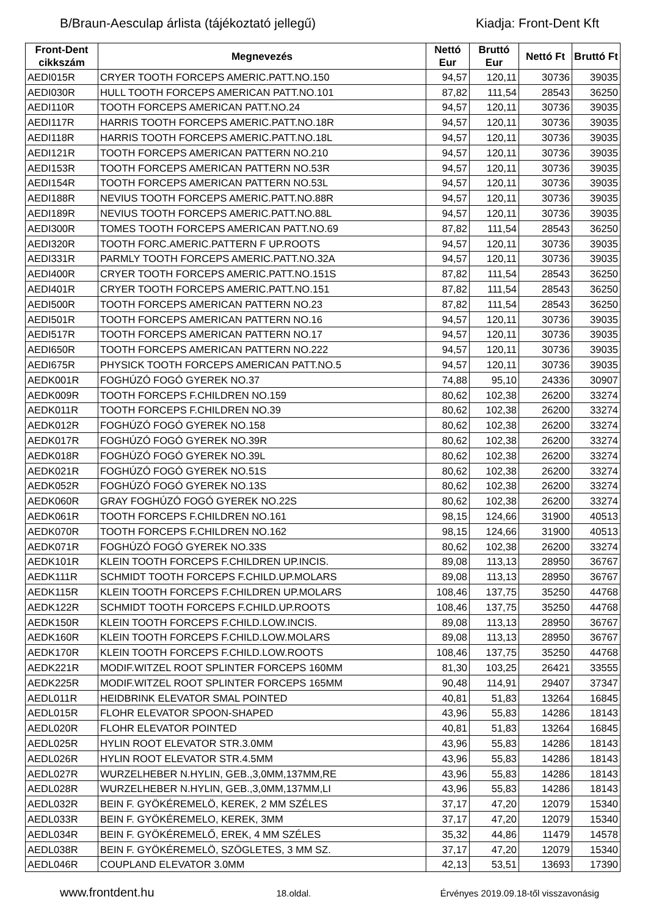B/Braun-Aesculap árlista (tájékoztató jellegű) Kiadja: Front-Dent Kft
| Front-Dent cikkszám | Megnevezés | Nettó Eur | Bruttó Eur | Nettó Ft | Bruttó Ft |
| --- | --- | --- | --- | --- | --- |
| AEDI015R | CRYER TOOTH FORCEPS AMERIC.PATT.NO.150 | 94,57 | 120,11 | 30736 | 39035 |
| AEDI030R | HULL TOOTH FORCEPS AMERICAN PATT.NO.101 | 87,82 | 111,54 | 28543 | 36250 |
| AEDI110R | TOOTH FORCEPS AMERICAN PATT.NO.24 | 94,57 | 120,11 | 30736 | 39035 |
| AEDI117R | HARRIS TOOTH FORCEPS AMERIC.PATT.NO.18R | 94,57 | 120,11 | 30736 | 39035 |
| AEDI118R | HARRIS TOOTH FORCEPS AMERIC.PATT.NO.18L | 94,57 | 120,11 | 30736 | 39035 |
| AEDI121R | TOOTH FORCEPS AMERICAN PATTERN NO.210 | 94,57 | 120,11 | 30736 | 39035 |
| AEDI153R | TOOTH FORCEPS AMERICAN PATTERN NO.53R | 94,57 | 120,11 | 30736 | 39035 |
| AEDI154R | TOOTH FORCEPS AMERICAN PATTERN NO.53L | 94,57 | 120,11 | 30736 | 39035 |
| AEDI188R | NEVIUS TOOTH FORCEPS AMERIC.PATT.NO.88R | 94,57 | 120,11 | 30736 | 39035 |
| AEDI189R | NEVIUS TOOTH FORCEPS AMERIC.PATT.NO.88L | 94,57 | 120,11 | 30736 | 39035 |
| AEDI300R | TOMES TOOTH FORCEPS AMERICAN PATT.NO.69 | 87,82 | 111,54 | 28543 | 36250 |
| AEDI320R | TOOTH FORC.AMERIC.PATTERN F UP.ROOTS | 94,57 | 120,11 | 30736 | 39035 |
| AEDI331R | PARMLY TOOTH FORCEPS AMERIC.PATT.NO.32A | 94,57 | 120,11 | 30736 | 39035 |
| AEDI400R | CRYER TOOTH FORCEPS AMERIC.PATT.NO.151S | 87,82 | 111,54 | 28543 | 36250 |
| AEDI401R | CRYER TOOTH FORCEPS AMERIC.PATT.NO.151 | 87,82 | 111,54 | 28543 | 36250 |
| AEDI500R | TOOTH FORCEPS AMERICAN PATTERN NO.23 | 87,82 | 111,54 | 28543 | 36250 |
| AEDI501R | TOOTH FORCEPS AMERICAN PATTERN NO.16 | 94,57 | 120,11 | 30736 | 39035 |
| AEDI517R | TOOTH FORCEPS AMERICAN PATTERN NO.17 | 94,57 | 120,11 | 30736 | 39035 |
| AEDI650R | TOOTH FORCEPS AMERICAN PATTERN NO.222 | 94,57 | 120,11 | 30736 | 39035 |
| AEDI675R | PHYSICK TOOTH FORCEPS AMERICAN PATT.NO.5 | 94,57 | 120,11 | 30736 | 39035 |
| AEDK001R | FOGHÚZÓ FOGÓ GYEREK NO.37 | 74,88 | 95,10 | 24336 | 30907 |
| AEDK009R | TOOTH FORCEPS F.CHILDREN NO.159 | 80,62 | 102,38 | 26200 | 33274 |
| AEDK011R | TOOTH FORCEPS F.CHILDREN NO.39 | 80,62 | 102,38 | 26200 | 33274 |
| AEDK012R | FOGHÚZÓ FOGÓ GYEREK NO.158 | 80,62 | 102,38 | 26200 | 33274 |
| AEDK017R | FOGHÚZÓ FOGÓ GYEREK NO.39R | 80,62 | 102,38 | 26200 | 33274 |
| AEDK018R | FOGHÚZÓ FOGÓ GYEREK NO.39L | 80,62 | 102,38 | 26200 | 33274 |
| AEDK021R | FOGHÚZÓ FOGÓ GYEREK NO.51S | 80,62 | 102,38 | 26200 | 33274 |
| AEDK052R | FOGHÚZÓ FOGÓ GYEREK NO.13S | 80,62 | 102,38 | 26200 | 33274 |
| AEDK060R | GRAY FOGHÚZÓ FOGÓ GYEREK NO.22S | 80,62 | 102,38 | 26200 | 33274 |
| AEDK061R | TOOTH FORCEPS F.CHILDREN NO.161 | 98,15 | 124,66 | 31900 | 40513 |
| AEDK070R | TOOTH FORCEPS F.CHILDREN NO.162 | 98,15 | 124,66 | 31900 | 40513 |
| AEDK071R | FOGHÚZÓ FOGÓ GYEREK NO.33S | 80,62 | 102,38 | 26200 | 33274 |
| AEDK101R | KLEIN TOOTH FORCEPS F.CHILDREN UP.INCIS. | 89,08 | 113,13 | 28950 | 36767 |
| AEDK111R | SCHMIDT TOOTH FORCEPS F.CHILD.UP.MOLARS | 89,08 | 113,13 | 28950 | 36767 |
| AEDK115R | KLEIN TOOTH FORCEPS F.CHILDREN UP.MOLARS | 108,46 | 137,75 | 35250 | 44768 |
| AEDK122R | SCHMIDT TOOTH FORCEPS F.CHILD.UP.ROOTS | 108,46 | 137,75 | 35250 | 44768 |
| AEDK150R | KLEIN TOOTH FORCEPS F.CHILD.LOW.INCIS. | 89,08 | 113,13 | 28950 | 36767 |
| AEDK160R | KLEIN TOOTH FORCEPS F.CHILD.LOW.MOLARS | 89,08 | 113,13 | 28950 | 36767 |
| AEDK170R | KLEIN TOOTH FORCEPS F.CHILD.LOW.ROOTS | 108,46 | 137,75 | 35250 | 44768 |
| AEDK221R | MODIF.WITZEL ROOT SPLINTER FORCEPS 160MM | 81,30 | 103,25 | 26421 | 33555 |
| AEDK225R | MODIF.WITZEL ROOT SPLINTER FORCEPS 165MM | 90,48 | 114,91 | 29407 | 37347 |
| AEDL011R | HEIDBRINK ELEVATOR SMAL POINTED | 40,81 | 51,83 | 13264 | 16845 |
| AEDL015R | FLOHR ELEVATOR SPOON-SHAPED | 43,96 | 55,83 | 14286 | 18143 |
| AEDL020R | FLOHR ELEVATOR POINTED | 40,81 | 51,83 | 13264 | 16845 |
| AEDL025R | HYLIN ROOT ELEVATOR STR.3.0MM | 43,96 | 55,83 | 14286 | 18143 |
| AEDL026R | HYLIN ROOT ELEVATOR STR.4.5MM | 43,96 | 55,83 | 14286 | 18143 |
| AEDL027R | WURZELHEBER N.HYLIN, GEB.,3,0MM,137MM,RE | 43,96 | 55,83 | 14286 | 18143 |
| AEDL028R | WURZELHEBER N.HYLIN, GEB.,3,0MM,137MM,LI | 43,96 | 55,83 | 14286 | 18143 |
| AEDL032R | BEIN F. GYÖKÉREMELÖ, KEREK, 2 MM SZÉLES | 37,17 | 47,20 | 12079 | 15340 |
| AEDL033R | BEIN F. GYÖKÉREMELO, KEREK, 3MM | 37,17 | 47,20 | 12079 | 15340 |
| AEDL034R | BEIN F. GYÖKÉREMELŐ, EREK, 4 MM SZÉLES | 35,32 | 44,86 | 11479 | 14578 |
| AEDL038R | BEIN F. GYÖKÉREMELÖ, SZÖGLETES, 3 MM SZ. | 37,17 | 47,20 | 12079 | 15340 |
| AEDL046R | COUPLAND ELEVATOR 3.0MM | 42,13 | 53,51 | 13693 | 17390 |
www.frontdent.hu 18.oldal. Érvényes 2019.09.18-től visszavonásig